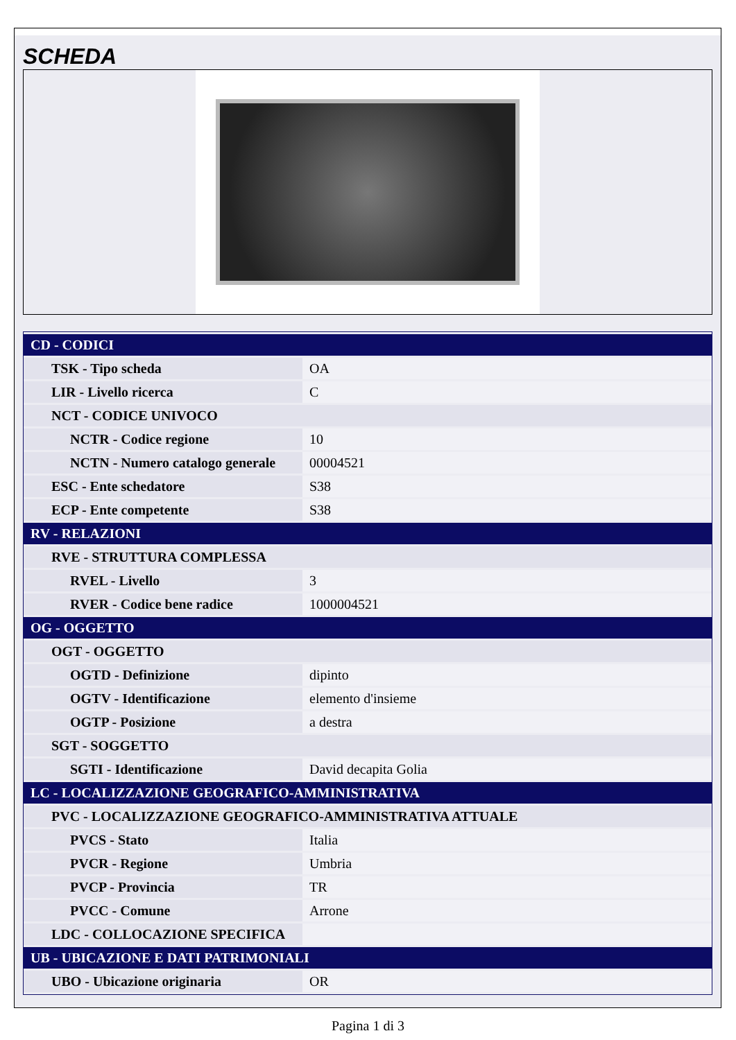SCHEDA
| CD - CODICI | |
| TSK - Tipo scheda | OA |
| LIR - Livello ricerca | C |
| NCT - CODICE UNIVOCO | |
| NCTR - Codice regione | 10 |
| NCTN - Numero catalogo generale | 00004521 |
| ESC - Ente schedatore | S38 |
| ECP - Ente competente | S38 |
| RV - RELAZIONI | |
| RVE - STRUTTURA COMPLESSA | |
| RVEL - Livello | 3 |
| RVER - Codice bene radice | 1000004521 |
| OG - OGGETTO | |
| OGT - OGGETTO | |
| OGTD - Definizione | dipinto |
| OGTV - Identificazione | elemento d'insieme |
| OGTP - Posizione | a destra |
| SGT - SOGGETTO | |
| SGTI - Identificazione | David decapita Golia |
| LC - LOCALIZZAZIONE GEOGRAFICO-AMMINISTRATIVA | |
| PVC - LOCALIZZAZIONE GEOGRAFICO-AMMINISTRATIVA ATTUALE | |
| PVCS - Stato | Italia |
| PVCR - Regione | Umbria |
| PVCP - Provincia | TR |
| PVCC - Comune | Arrone |
| LDC - COLLOCAZIONE SPECIFICA | |
| UB - UBICAZIONE E DATI PATRIMONIALI | |
| UBO - Ubicazione originaria | OR |
Pagina 1 di 3